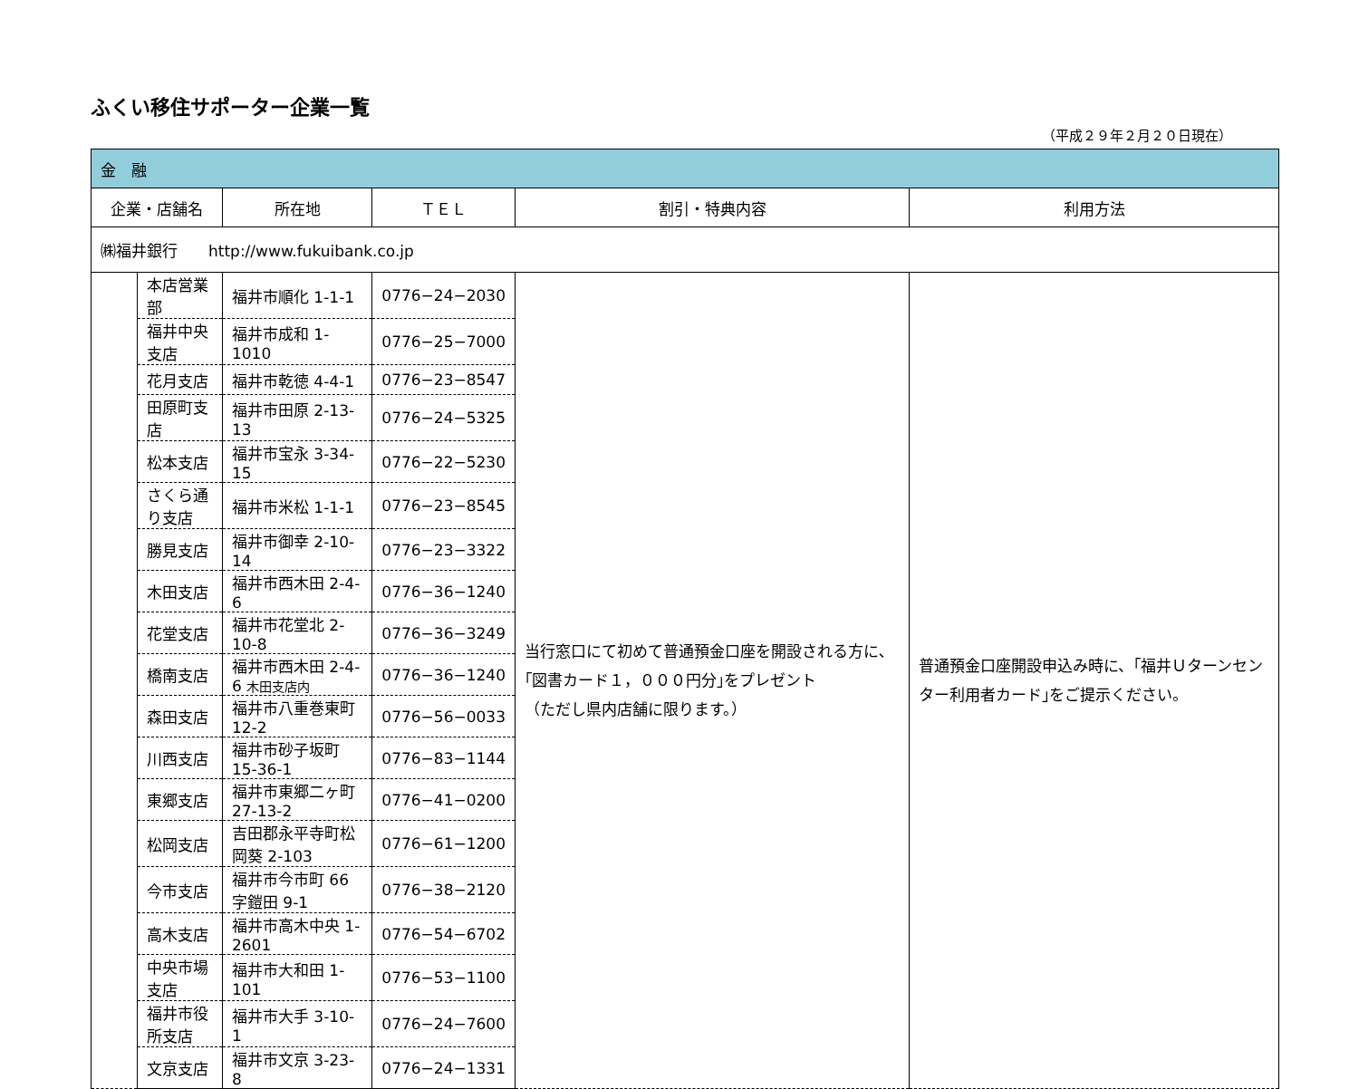ふくい移住サポーター企業一覧
（平成２９年２月２０日現在）
| 金 融 | | | | | |
| --- | --- | --- | --- | --- | --- |
| 企業・店舗名 | | 所在地 | ＴＥＬ | 割引・特典内容 | 利用方法 |
| ㈱福井銀行 http://www.fukuibank.co.jp | | | | | |
| | 本店営業部 | 福井市順化 1-1-1 | 0776−24−2030 | 当行窓口にて初めて普通預金口座を開設される方に､｢図書カード１，０００円分｣をプレゼント （ただし県内店舗に限ります。） | 普通預金口座開設申込み時に、｢福井Ｕターンセンター利用者カード｣をご提示ください。 |
| | 福井中央支店 | 福井市成和 1-1010 | 0776−25−7000 | | |
| | 花月支店 | 福井市乾徳 4-4-1 | 0776−23−8547 | | |
| | 田原町支店 | 福井市田原 2-13-13 | 0776−24−5325 | | |
| | 松本支店 | 福井市宝永 3-34-15 | 0776−22−5230 | | |
| | さくら通り支店 | 福井市米松 1-1-1 | 0776−23−8545 | | |
| | 勝見支店 | 福井市御幸 2-10-14 | 0776−23−3322 | | |
| | 木田支店 | 福井市西木田 2-4-6 | 0776−36−1240 | | |
| | 花堂支店 | 福井市花堂北 2-10-8 | 0776−36−3249 | | |
| | 橋南支店 | 福井市西木田 2-4-6 木田支店内 | 0776−36−1240 | | |
| | 森田支店 | 福井市八重巻東町 12-2 | 0776−56−0033 | | |
| | 川西支店 | 福井市砂子坂町 15-36-1 | 0776−83−1144 | | |
| | 東郷支店 | 福井市東郷二ヶ町 27-13-2 | 0776−41−0200 | | |
| | 松岡支店 | 吉田郡永平寺町松岡葵 2-103 | 0776−61−1200 | | |
| | 今市支店 | 福井市今市町 66 字鎧田 9-1 | 0776−38−2120 | | |
| | 高木支店 | 福井市高木中央 1-2601 | 0776−54−6702 | | |
| | 中央市場支店 | 福井市大和田 1-101 | 0776−53−1100 | | |
| | 福井市役所支店 | 福井市大手 3-10-1 | 0776−24−7600 | | |
| | 文京支店 | 福井市文京 3-23-8 | 0776−24−1331 | | |